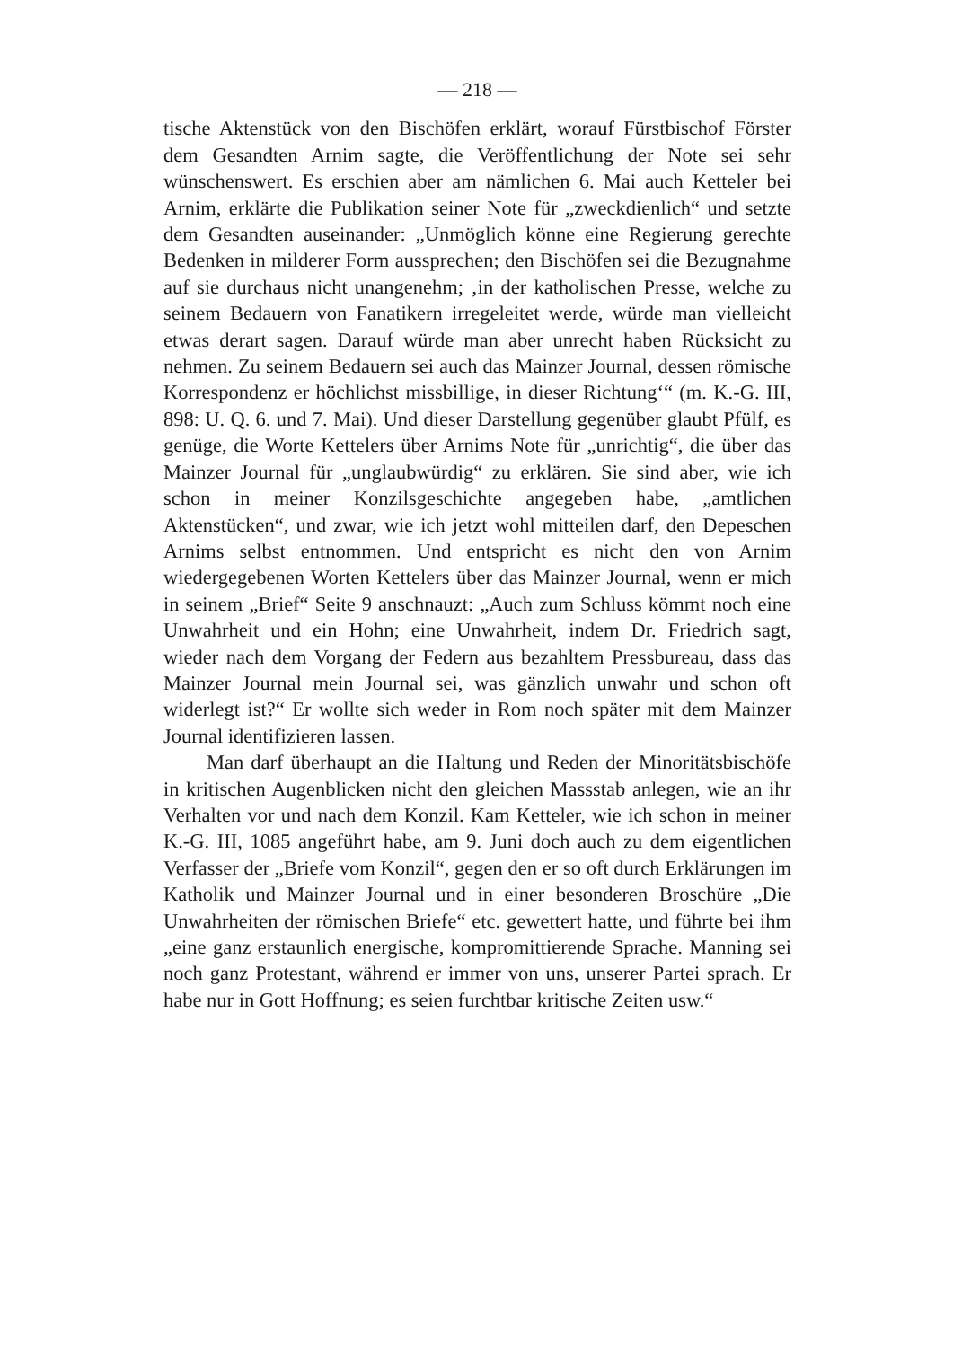— 218 —
tische Aktenstück von den Bischöfen erklärt, worauf Fürstbischof Förster dem Gesandten Arnim sagte, die Veröffentlichung der Note sei sehr wünschenswert. Es erschien aber am nämlichen 6. Mai auch Ketteler bei Arnim, erklärte die Publikation seiner Note für „zweckdienlich“ und setzte dem Gesandten auseinander: „Unmöglich könne eine Regierung gerechte Bedenken in milderer Form aussprechen; den Bischöfen sei die Bezugnahme auf sie durchaus nicht unangenehm; ‚in der katholischen Presse, welche zu seinem Bedauern von Fanatikern irregeleitet werde, würde man vielleicht etwas derart sagen. Darauf würde man aber unrecht haben Rücksicht zu nehmen. Zu seinem Bedauern sei auch das Mainzer Journal, dessen römische Korrespondenz er höchlichst missbillige, in dieser Richtung‘“ (m. K.-G. III, 898: U. Q. 6. und 7. Mai). Und dieser Darstellung gegenüber glaubt Pfülf, es genüge, die Worte Kettelers über Arnims Note für „unrichtig“, die über das Mainzer Journal für „unglaubwürdig“ zu erklären. Sie sind aber, wie ich schon in meiner Konzilsgeschichte angegeben habe, „amtlichen Aktenstücken“, und zwar, wie ich jetzt wohl mitteilen darf, den Depeschen Arnims selbst entnommen. Und entspricht es nicht den von Arnim wiedergegebenen Worten Kettelers über das Mainzer Journal, wenn er mich in seinem „Brief“ Seite 9 anschnauzt: „Auch zum Schluss kömmt noch eine Unwahrheit und ein Hohn; eine Unwahrheit, indem Dr. Friedrich sagt, wieder nach dem Vorgang der Federn aus bezahltem Pressbureau, dass das Mainzer Journal mein Journal sei, was gänzlich unwahr und schon oft widerlegt ist?“ Er wollte sich weder in Rom noch später mit dem Mainzer Journal identifizieren lassen.
Man darf überhaupt an die Haltung und Reden der Minoritätsbischöfe in kritischen Augenblicken nicht den gleichen Massstab anlegen, wie an ihr Verhalten vor und nach dem Konzil. Kam Ketteler, wie ich schon in meiner K.-G. III, 1085 angeführt habe, am 9. Juni doch auch zu dem eigentlichen Verfasser der „Briefe vom Konzil“, gegen den er so oft durch Erklärungen im Katholik und Mainzer Journal und in einer besonderen Broschüre „Die Unwahrheiten der römischen Briefe“ etc. gewettert hatte, und führte bei ihm „eine ganz erstaunlich energische, kompromittierende Sprache. Manning sei noch ganz Protestant, während er immer von uns, unserer Partei sprach. Er habe nur in Gott Hoffnung; es seien furchtbar kritische Zeiten usw.“